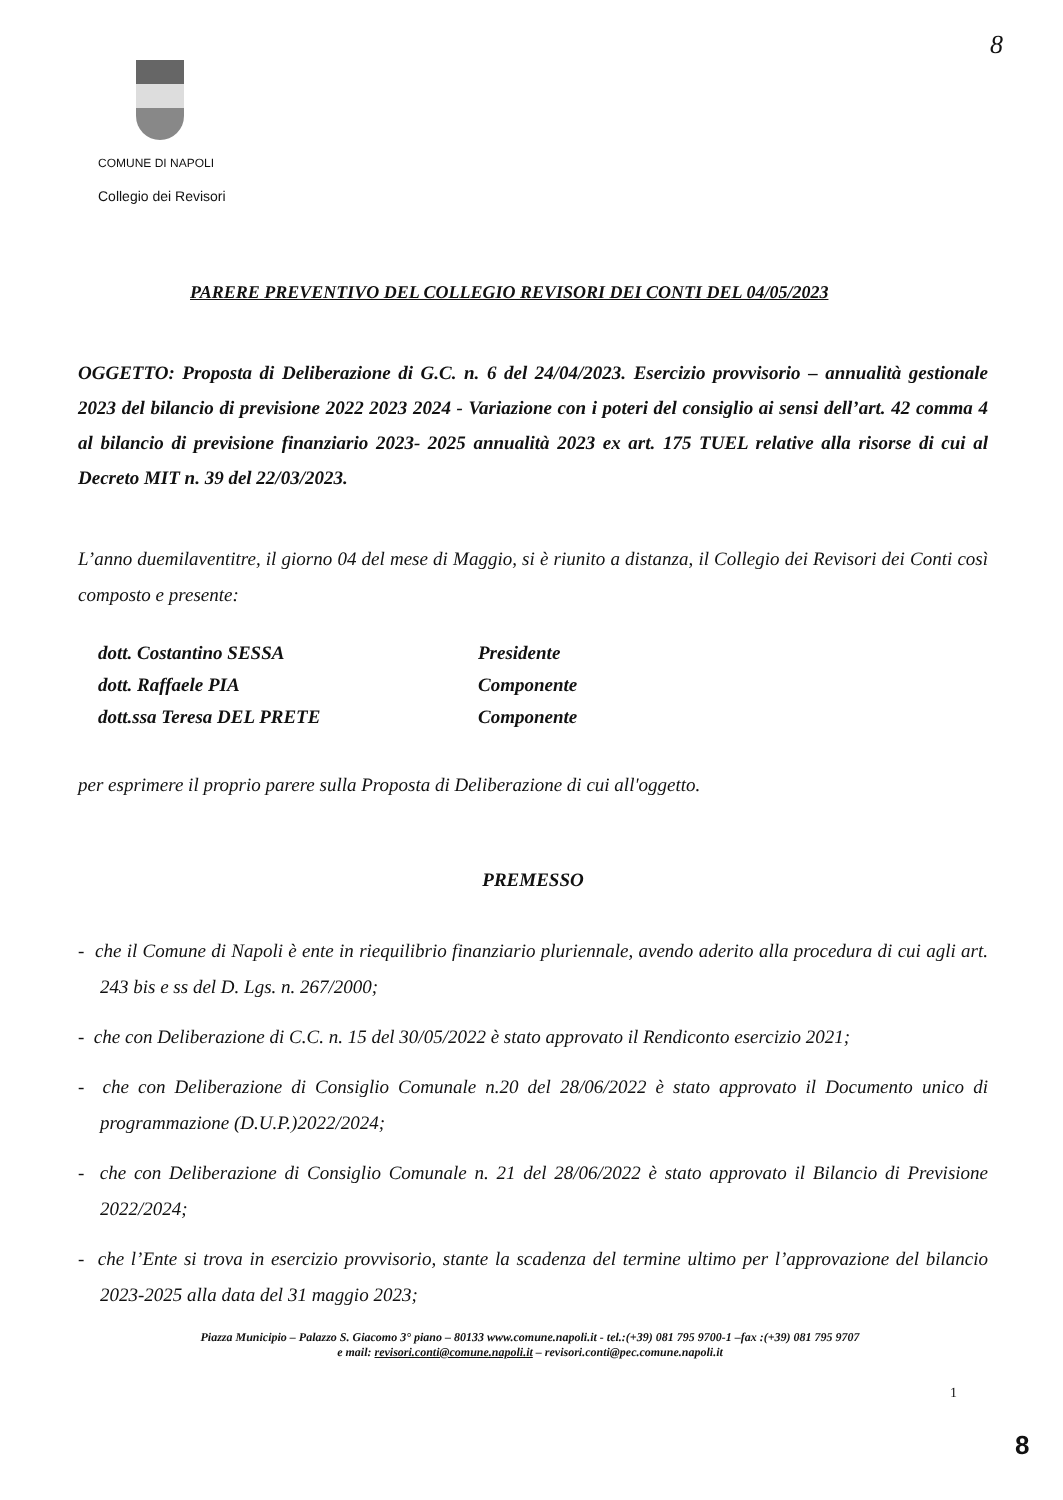8
COMUNE DI NAPOLI
Collegio dei Revisori
PARERE PREVENTIVO DEL COLLEGIO REVISORI DEI CONTI DEL 04/05/2023
OGGETTO: Proposta di Deliberazione di G.C. n. 6 del 24/04/2023. Esercizio provvisorio – annualità gestionale 2023 del bilancio di previsione 2022 2023 2024 - Variazione con i poteri del consiglio ai sensi dell’art. 42 comma 4 al bilancio di previsione finanziario 2023- 2025 annualità 2023 ex art. 175 TUEL relative alla risorse di cui al Decreto MIT n. 39 del 22/03/2023.
L’anno duemilaventitre, il giorno 04 del mese di Maggio, si è riunito a distanza, il Collegio dei Revisori dei Conti così composto e presente:
| dott. Costantino SESSA | Presidente |
| dott. Raffaele PIA | Componente |
| dott.ssa Teresa DEL PRETE | Componente |
per esprimere il proprio parere sulla Proposta di Deliberazione di cui all'oggetto.
PREMESSO
- che il Comune di Napoli è ente in riequilibrio finanziario pluriennale, avendo aderito alla procedura di cui agli art. 243 bis e ss del D. Lgs. n. 267/2000;
- che con Deliberazione di C.C. n. 15 del 30/05/2022 è stato approvato il Rendiconto esercizio 2021;
- che con Deliberazione di Consiglio Comunale n.20 del 28/06/2022 è stato approvato il Documento unico di programmazione (D.U.P.)2022/2024;
- che con Deliberazione di Consiglio Comunale n. 21 del 28/06/2022 è stato approvato il Bilancio di Previsione 2022/2024;
- che l’Ente si trova in esercizio provvisorio, stante la scadenza del termine ultimo per l’approvazione del bilancio 2023-2025 alla data del 31 maggio 2023;
Piazza Municipio – Palazzo S. Giacomo 3° piano – 80133 www.comune.napoli.it - tel.:(+39) 081 795 9700-1 –fax :(+39) 081 795 9707
e mail: revisori.conti@comune.napoli.it – revisori.conti@pec.comune.napoli.it
1
8